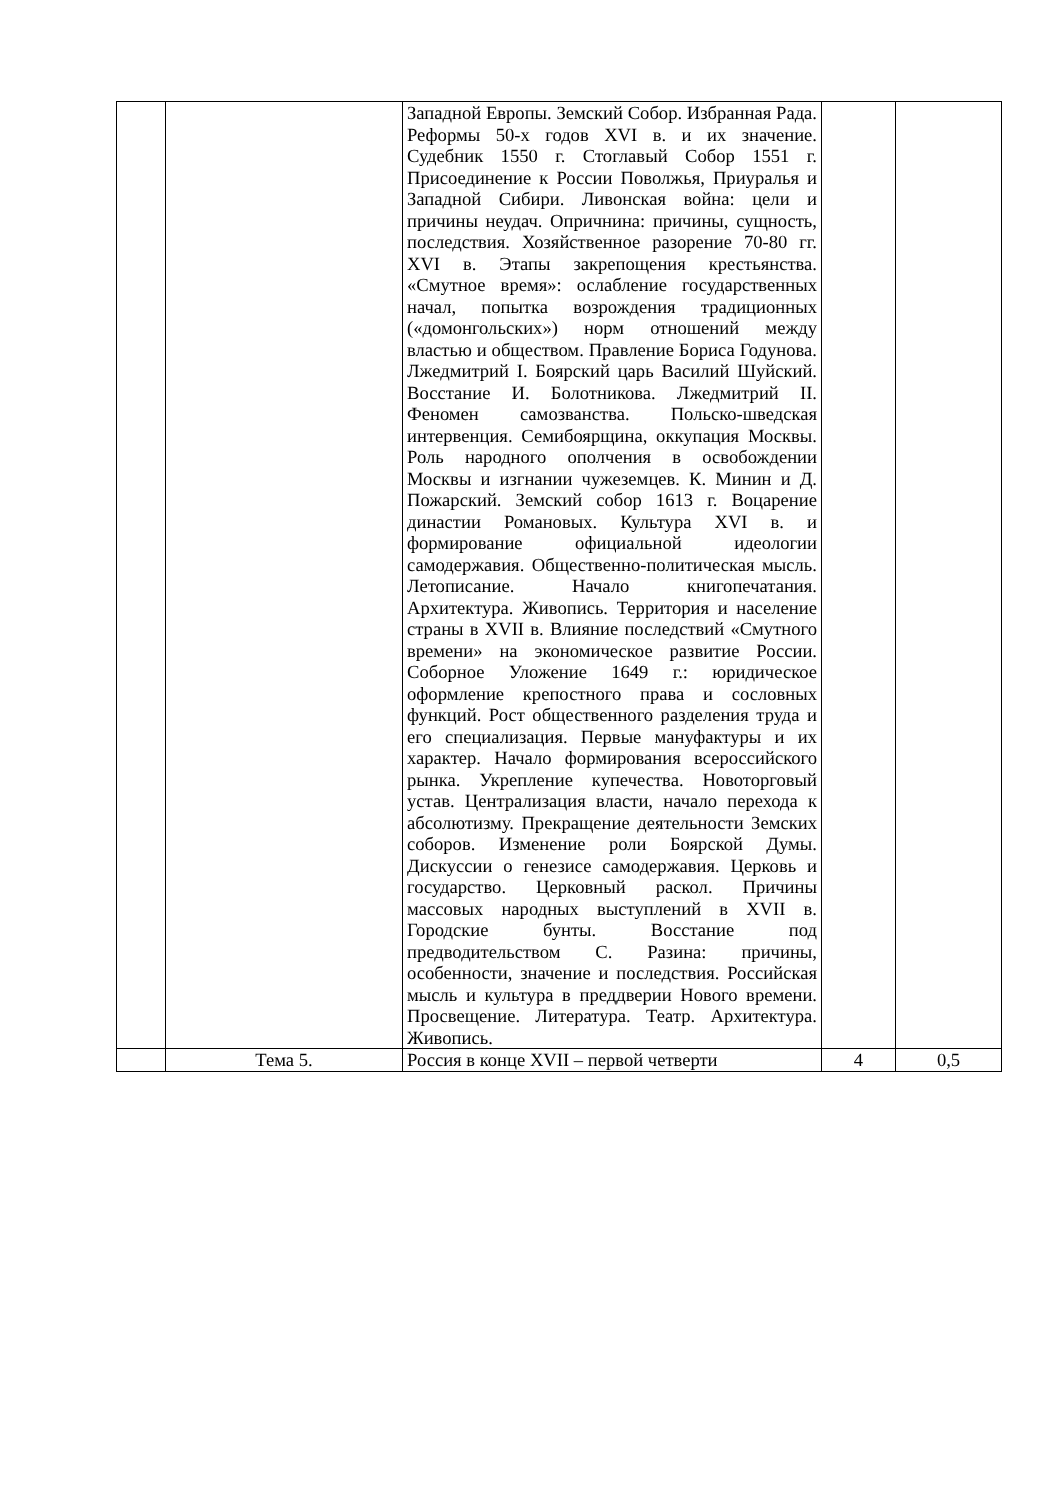| | | Западной Европы. Земский Собор. Избранная Рада. Реформы 50-х годов XVI в. и их значение. Судебник 1550 г. Стоглавый Собор 1551 г. Присоединение к России Поволжья, Приуралья и Западной Сибири. Ливонская война: цели и причины неудач. Опричнина: причины, сущность, последствия. Хозяйственное разорение 70-80 гг. XVI в. Этапы закрепощения крестьянства. «Смутное время»: ослабление государственных начал, попытка возрождения традиционных («домонгольских») норм отношений между властью и обществом. Правление Бориса Годунова. Лжедмитрий I. Боярский царь Василий Шуйский. Восстание И. Болотникова. Лжедмитрий II. Феномен самозванства. Польско-шведская интервенция. Семибоярщина, оккупация Москвы. Роль народного ополчения в освобождении Москвы и изгнании чужеземцев. К. Минин и Д. Пожарский. Земский собор 1613 г. Воцарение династии Романовых. Культура XVI в. и формирование официальной идеологии самодержавия. Общественно-политическая мысль. Летописание. Начало книгопечатания. Архитектура. Живопись. Территория и население страны в XVII в. Влияние последствий «Смутного времени» на экономическое развитие России. Соборное Уложение 1649 г.: юридическое оформление крепостного права и сословных функций. Рост общественного разделения труда и его специализация. Первые мануфактуры и их характер. Начало формирования всероссийского рынка. Укрепление купечества. Новоторговый устав. Централизация власти, начало перехода к абсолютизму. Прекращение деятельности Земских соборов. Изменение роли Боярской Думы. Дискуссии о генезисе самодержавия. Церковь и государство. Церковный раскол. Причины массовых народных выступлений в XVII в. Городские бунты. Восстание под предводительством С. Разина: причины, особенности, значение и последствия. Российская мысль и культура в преддверии Нового времени. Просвещение. Литература. Театр. Архитектура. Живопись. | | |
| | Тема 5. | Россия в конце XVII – первой четверти | 4 | 0,5 |